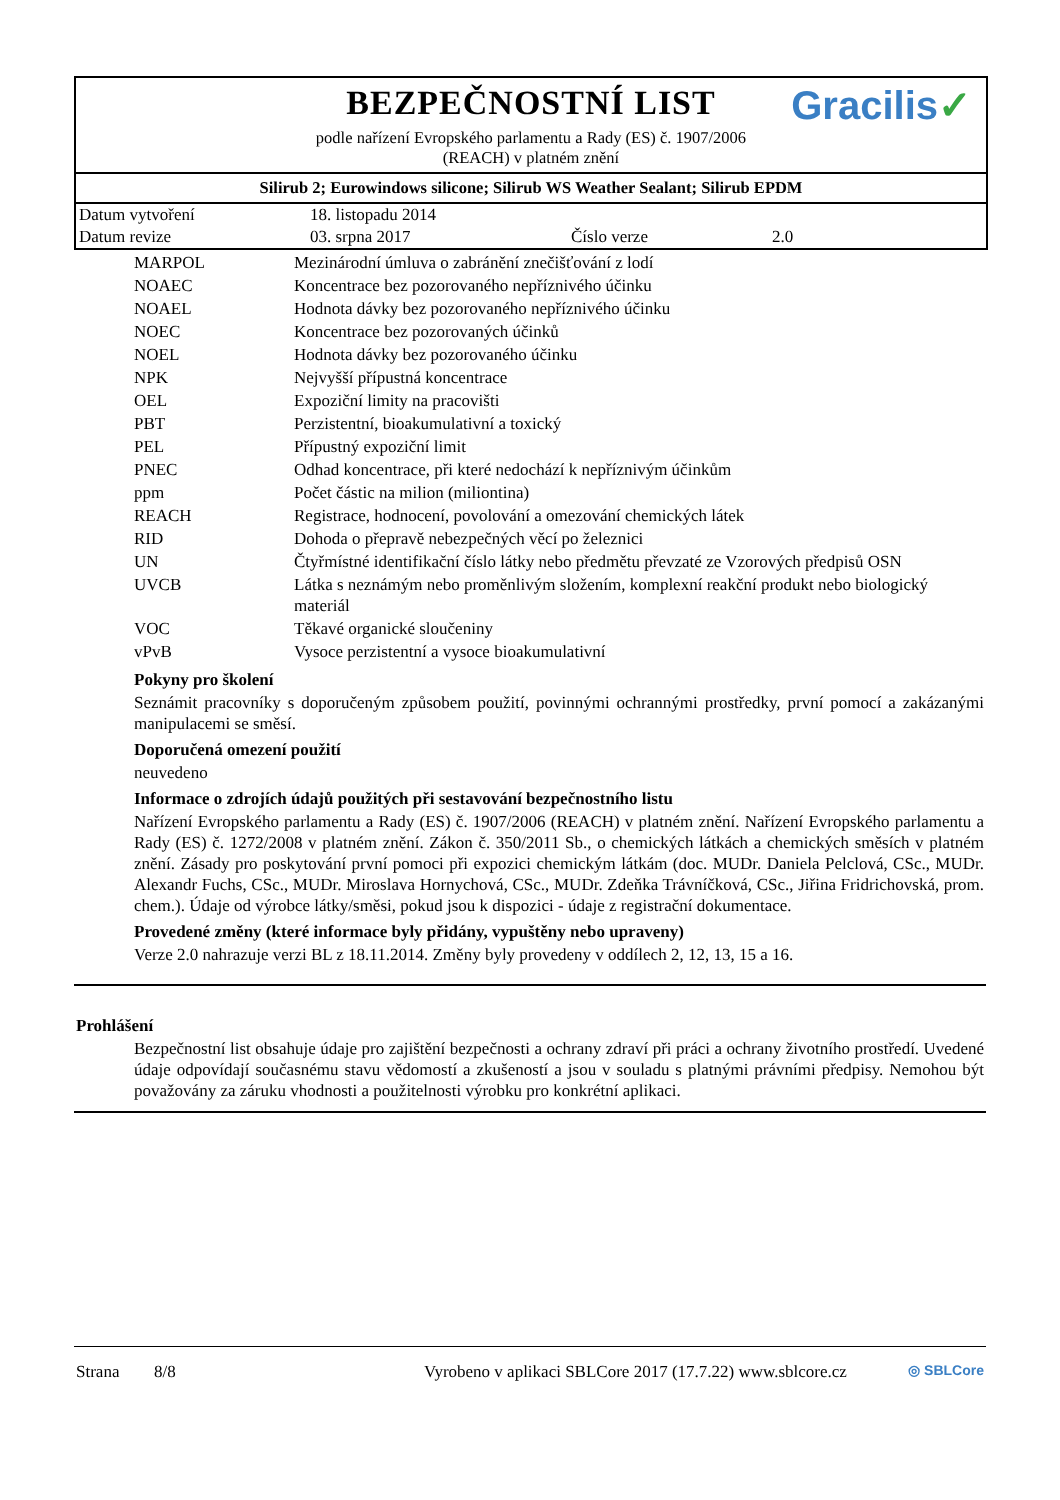BEZPEČNOSTNÍ LIST
podle nařízení Evropského parlamentu a Rady (ES) č. 1907/2006
(REACH) v platném znění
Gracilis✓
Silirub 2; Eurowindows silicone; Silirub WS Weather Sealant; Silirub EPDM
| Datum vytvoření | 18. listopadu 2014 | | |
| Datum revize | 03. srpna 2017 | Číslo verze | 2.0 |
| MARPOL | Mezinárodní úmluva o zabránění znečišťování z lodí |
| NOAEC | Koncentrace bez pozorovaného nepříznivého účinku |
| NOAEL | Hodnota dávky bez pozorovaného nepříznivého účinku |
| NOEC | Koncentrace bez pozorovaných účinků |
| NOEL | Hodnota dávky bez pozorovaného účinku |
| NPK | Nejvyšší přípustná koncentrace |
| OEL | Expoziční limity na pracovišti |
| PBT | Perzistentní, bioakumulativní a toxický |
| PEL | Přípustný expoziční limit |
| PNEC | Odhad koncentrace, při které nedochází k nepříznivým účinkům |
| ppm | Počet částic na milion (miliontina) |
| REACH | Registrace, hodnocení, povolování a omezování chemických látek |
| RID | Dohoda o přepravě nebezpečných věcí po železnici |
| UN | Čtyřmístné identifikační číslo látky nebo předmětu převzaté ze Vzorových předpisů OSN |
| UVCB | Látka s neznámým nebo proměnlivým složením, komplexní reakční produkt nebo biologický materiál |
| VOC | Těkavé organické sloučeniny |
| vPvB | Vysoce perzistentní a vysoce bioakumulativní |
Pokyny pro školení
Seznámit pracovníky s doporučeným způsobem použití, povinnými ochrannými prostředky, první pomocí a zakázanými manipulacemi se směsí.
Doporučená omezení použití
neuvedeno
Informace o zdrojích údajů použitých při sestavování bezpečnostního listu
Nařízení Evropského parlamentu a Rady (ES) č. 1907/2006 (REACH) v platném znění. Nařízení Evropského parlamentu a Rady (ES) č. 1272/2008 v platném znění. Zákon č. 350/2011 Sb., o chemických látkách a chemických směsích v platném znění. Zásady pro poskytování první pomoci při expozici chemickým látkám (doc. MUDr. Daniela Pelclová, CSc., MUDr. Alexandr Fuchs, CSc., MUDr. Miroslava Hornychová, CSc., MUDr. Zdeňka Trávníčková, CSc., Jiřina Fridrichovská, prom. chem.). Údaje od výrobce látky/směsi, pokud jsou k dispozici - údaje z registrační dokumentace.
Provedené změny (které informace byly přidány, vypuštěny nebo upraveny)
Verze 2.0 nahrazuje verzi BL z 18.11.2014. Změny byly provedeny v oddílech 2, 12, 13, 15 a 16.
Prohlášení
Bezpečnostní list obsahuje údaje pro zajištění bezpečnosti a ochrany zdraví při práci a ochrany životního prostředí. Uvedené údaje odpovídají současnému stavu vědomostí a zkušeností a jsou v souladu s platnými právními předpisy. Nemohou být považovány za záruku vhodnosti a použitelnosti výrobku pro konkrétní aplikaci.
Strana 8/8 Vyrobeno v aplikaci SBLCore 2017 (17.7.22) www.sblcore.cz ◎ SBLCore